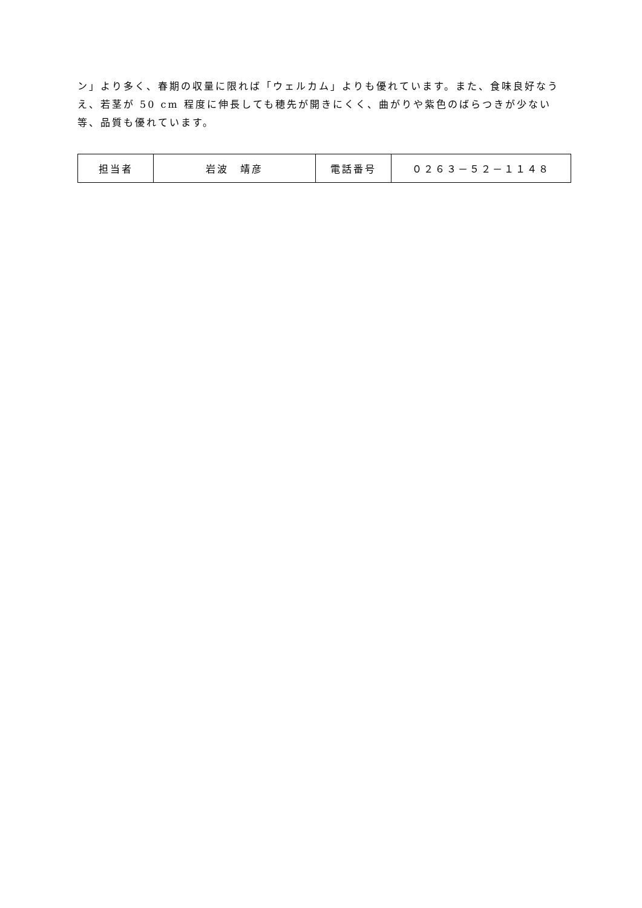ン」より多く、春期の収量に限れば「ウェルカム」よりも優れています。また、食味良好なうえ、若茎が 50 cm 程度に伸長しても穂先が開きにくく、曲がりや紫色のばらつきが少ない等、品質も優れています。
| 担当者 | 岩波 靖彦 | 電話番号 | ０２６３－５２－１１４８ |